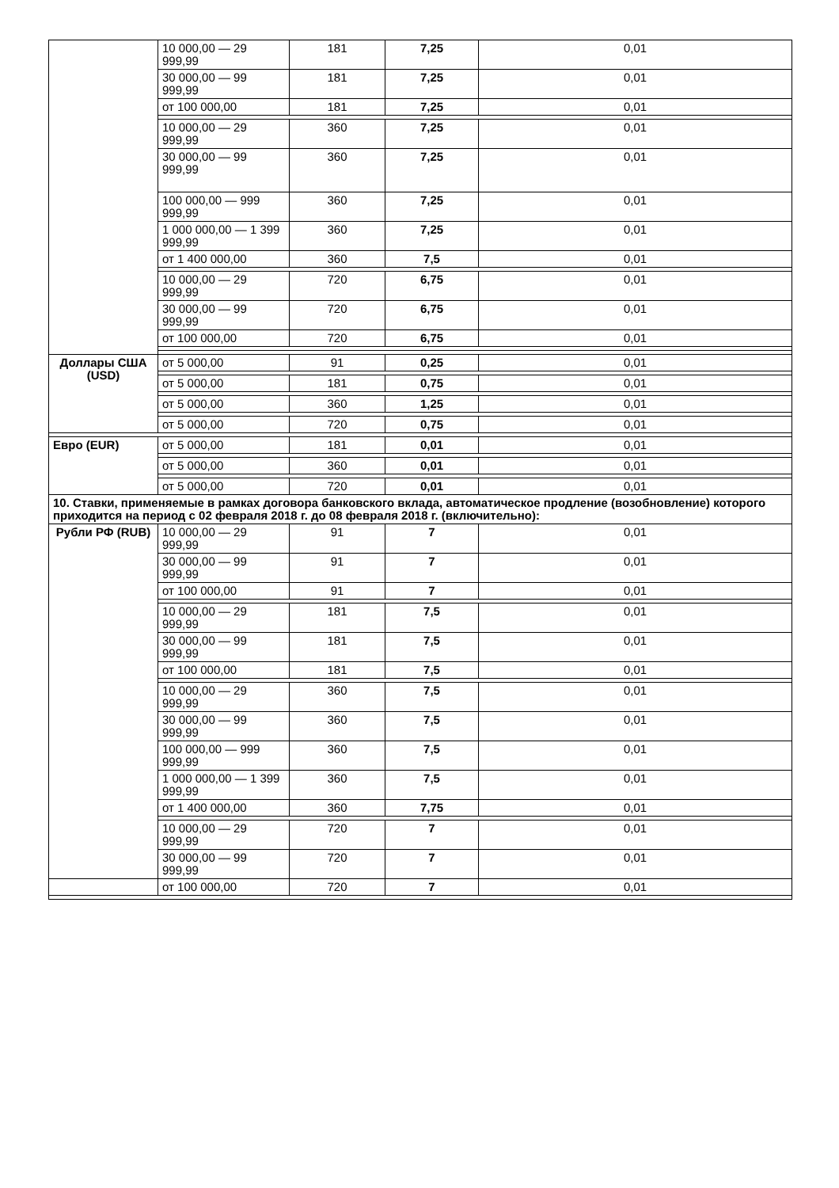| | 10 000,00 — 29 999,99 | 181 | 7,25 | 0,01 |
| | 30 000,00 — 99 999,99 | 181 | 7,25 | 0,01 |
| | от 100 000,00 | 181 | 7,25 | 0,01 |
| | 10 000,00 — 29 999,99 | 360 | 7,25 | 0,01 |
| | 30 000,00 — 99 999,99 | 360 | 7,25 | 0,01 |
| | 100 000,00 — 999 999,99 | 360 | 7,25 | 0,01 |
| | 1 000 000,00 — 1 399 999,99 | 360 | 7,25 | 0,01 |
| | от 1 400 000,00 | 360 | 7,5 | 0,01 |
| | 10 000,00 — 29 999,99 | 720 | 6,75 | 0,01 |
| | 30 000,00 — 99 999,99 | 720 | 6,75 | 0,01 |
| | от 100 000,00 | 720 | 6,75 | 0,01 |
| Доллары США (USD) | от 5 000,00 | 91 | 0,25 | 0,01 |
| | от 5 000,00 | 181 | 0,75 | 0,01 |
| | от 5 000,00 | 360 | 1,25 | 0,01 |
| | от 5 000,00 | 720 | 0,75 | 0,01 |
| Евро (EUR) | от 5 000,00 | 181 | 0,01 | 0,01 |
| | от 5 000,00 | 360 | 0,01 | 0,01 |
| | от 5 000,00 | 720 | 0,01 | 0,01 |
| 10. Ставки, применяемые в рамках договора банковского вклада, автоматическое продление (возобновление) которого приходится на период с 02 февраля 2018 г. до 08 февраля 2018 г. (включительно): | | | | |
| Рубли РФ (RUB) | 10 000,00 — 29 999,99 | 91 | 7 | 0,01 |
| | 30 000,00 — 99 999,99 | 91 | 7 | 0,01 |
| | от 100 000,00 | 91 | 7 | 0,01 |
| | 10 000,00 — 29 999,99 | 181 | 7,5 | 0,01 |
| | 30 000,00 — 99 999,99 | 181 | 7,5 | 0,01 |
| | от 100 000,00 | 181 | 7,5 | 0,01 |
| | 10 000,00 — 29 999,99 | 360 | 7,5 | 0,01 |
| | 30 000,00 — 99 999,99 | 360 | 7,5 | 0,01 |
| | 100 000,00 — 999 999,99 | 360 | 7,5 | 0,01 |
| | 1 000 000,00 — 1 399 999,99 | 360 | 7,5 | 0,01 |
| | от 1 400 000,00 | 360 | 7,75 | 0,01 |
| | 10 000,00 — 29 999,99 | 720 | 7 | 0,01 |
| | 30 000,00 — 99 999,99 | 720 | 7 | 0,01 |
| | от 100 000,00 | 720 | 7 | 0,01 |